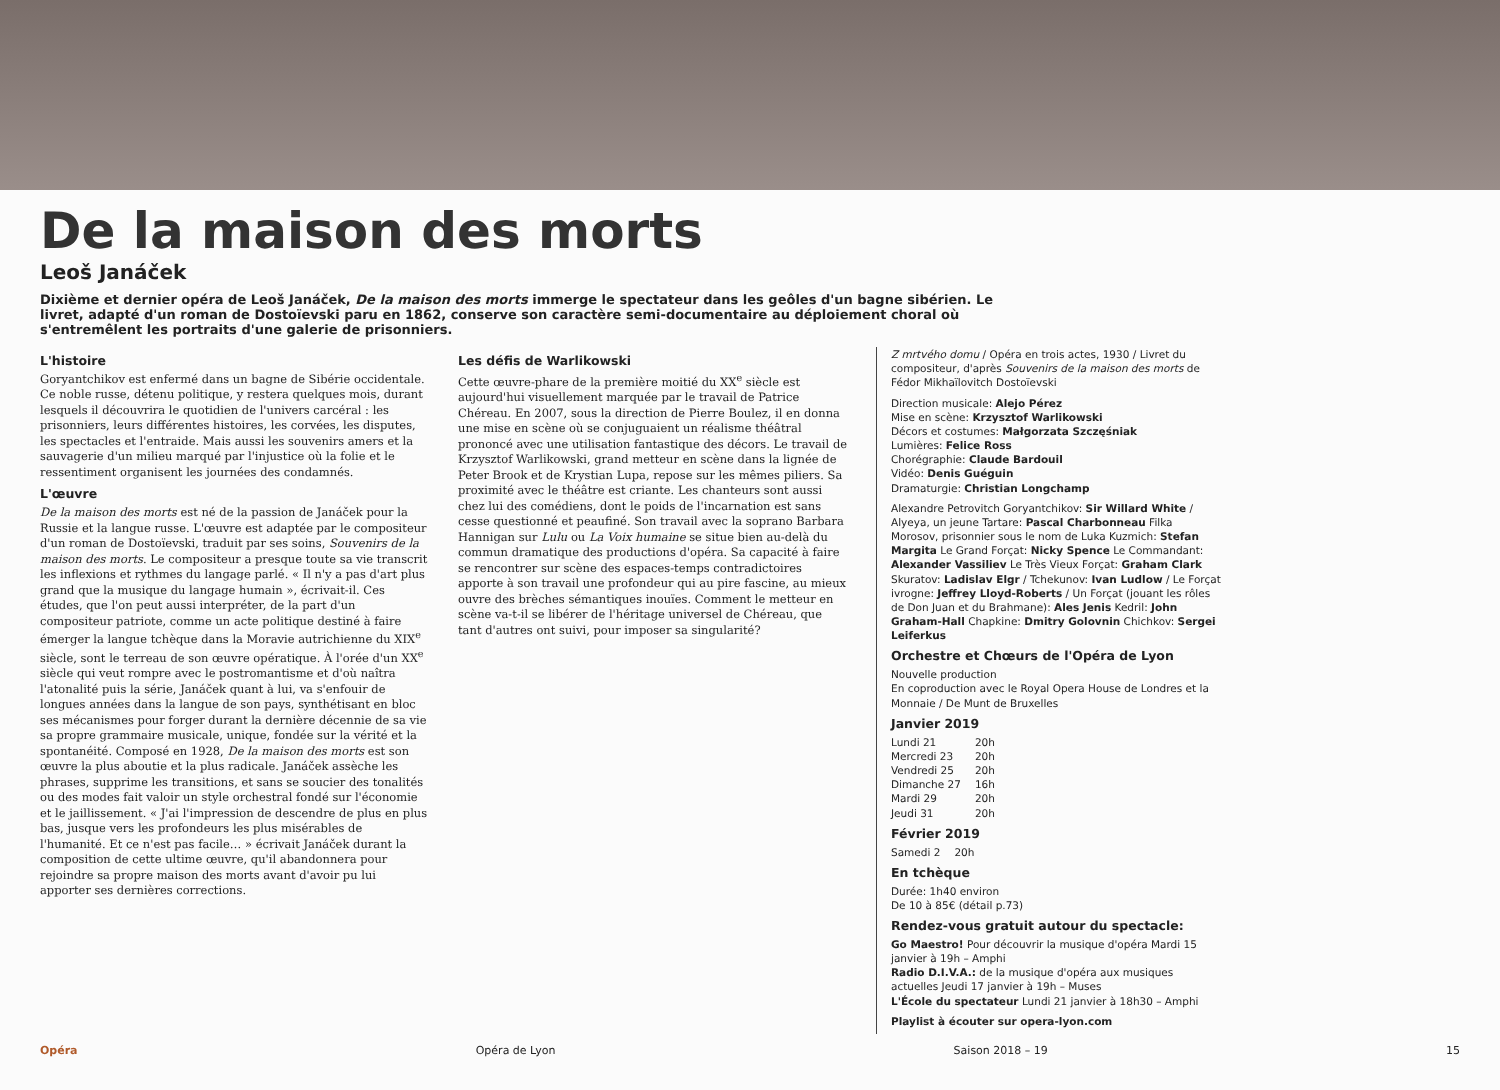De la maison des morts
Leoš Janáček
Dixième et dernier opéra de Leoš Janáček, De la maison des morts immerge le spectateur dans les geôles d'un bagne sibérien. Le livret, adapté d'un roman de Dostoïevski paru en 1862, conserve son caractère semi-documentaire au déploiement choral où s'entremêlent les portraits d'une galerie de prisonniers.
L'histoire
Goryantchikov est enfermé dans un bagne de Sibérie occidentale. Ce noble russe, détenu politique, y restera quelques mois, durant lesquels il découvrira le quotidien de l'univers carcéral : les prisonniers, leurs différentes histoires, les corvées, les disputes, les spectacles et l'entraide. Mais aussi les souvenirs amers et la sauvagerie d'un milieu marqué par l'injustice où la folie et le ressentiment organisent les journées des condamnés.
L'œuvre
De la maison des morts est né de la passion de Janáček pour la Russie et la langue russe. L'œuvre est adaptée par le compositeur d'un roman de Dostoïevski, traduit par ses soins, Souvenirs de la maison des morts. Le compositeur a presque toute sa vie transcrit les inflexions et rythmes du langage parlé. « Il n'y a pas d'art plus grand que la musique du langage humain », écrivait-il. Ces études, que l'on peut aussi interpréter, de la part d'un compositeur patriote, comme un acte politique destiné à faire émerger la langue tchèque dans la Moravie autrichienne du XIX<sup>e</sup> siècle, sont le terreau de son œuvre opératique. À l'orée d'un XX<sup>e</sup> siècle qui veut rompre avec le postromantisme et d'où naîtra l'atonalité puis la série, Janáček quant à lui, va s'enfouir de longues années dans la langue de son pays, synthétisant en bloc ses mécanismes pour forger durant la dernière décennie de sa vie sa propre grammaire musicale, unique, fondée sur la vérité et la spontanéité. Composé en 1928, De la maison des morts est son œuvre la plus aboutie et la plus radicale. Janáček assèche les phrases, supprime les transitions, et sans se soucier des tonalités ou des modes fait valoir un style orchestral fondé sur l'économie et le jaillissement. « J'ai l'impression de descendre de plus en plus bas, jusque vers les profondeurs les plus misérables de l'humanité. Et ce n'est pas facile… » écrivait Janáček durant la composition de cette ultime œuvre, qu'il abandonnera pour rejoindre sa propre maison des morts avant d'avoir pu lui apporter ses dernières corrections.
Les défis de Warlikowski
Cette œuvre-phare de la première moitié du XX<sup>e</sup> siècle est aujourd'hui visuellement marquée par le travail de Patrice Chéreau. En 2007, sous la direction de Pierre Boulez, il en donna une mise en scène où se conjuguaient un réalisme théâtral prononcé avec une utilisation fantastique des décors. Le travail de Krzysztof Warlikowski, grand metteur en scène dans la lignée de Peter Brook et de Krystian Lupa, repose sur les mêmes piliers. Sa proximité avec le théâtre est criante. Les chanteurs sont aussi chez lui des comédiens, dont le poids de l'incarnation est sans cesse questionné et peaufiné. Son travail avec la soprano Barbara Hannigan sur Lulu ou La Voix humaine se situe bien au-delà du commun dramatique des productions d'opéra. Sa capacité à faire se rencontrer sur scène des espaces-temps contradictoires apporte à son travail une profondeur qui au pire fascine, au mieux ouvre des brèches sémantiques inouïes. Comment le metteur en scène va-t-il se libérer de l'héritage universel de Chéreau, que tant d'autres ont suivi, pour imposer sa singularité?
Z mrtvého domu / Opéra en trois actes, 1930 / Livret du compositeur, d'après Souvenirs de la maison des morts de Fédor Mikhaïlovitch Dostoïevski
Direction musicale: Alejo Pérez
Mise en scène: Krzysztof Warlikowski
Décors et costumes: Małgorzata Szczęśniak
Lumières: Felice Ross
Chorégraphie: Claude Bardouil
Vidéo: Denis Guéguin
Dramaturgie: Christian Longchamp
Alexandre Petrovitch Goryantchikov: Sir Willard White / Alyeya, un jeune Tartare: Pascal Charbonneau Filka Morosov, prisonnier sous le nom de Luka Kuzmich: Stefan Margita Le Grand Forçat: Nicky Spence Le Commandant: Alexander Vassiliev Le Très Vieux Forçat: Graham Clark Skuratov: Ladislav Elgr / Tchekunov: Ivan Ludlow / Le Forçat ivrogne: Jeffrey Lloyd-Roberts / Un Forçat (jouant les rôles de Don Juan et du Brahmane): Ales Jenis Kedril: John Graham-Hall Chapkine: Dmitry Golovnin Chichkov: Sergei Leiferkus
Orchestre et Chœurs de l'Opéra de Lyon
Nouvelle production
En coproduction avec le Royal Opera House de Londres et la Monnaie / De Munt de Bruxelles
Janvier 2019
| Lundi 21 | 20h |
| Mercredi 23 | 20h |
| Vendredi 25 | 20h |
| Dimanche 27 | 16h |
| Mardi 29 | 20h |
| Jeudi 31 | 20h |
Février 2019
| Samedi 2 | 20h |
En tchèque
Durée: 1h40 environ
De 10 à 85€ (détail p.73)
Rendez-vous gratuit autour du spectacle:
Go Maestro! Pour découvrir la musique d'opéra Mardi 15 janvier à 19h – Amphi
Radio D.I.V.A.: de la musique d'opéra aux musiques actuelles Jeudi 17 janvier à 19h – Muses
L'École du spectateur Lundi 21 janvier à 18h30 – Amphi
Playlist à écouter sur opera-lyon.com
Opéra Opéra de Lyon Saison 2018 – 19 15